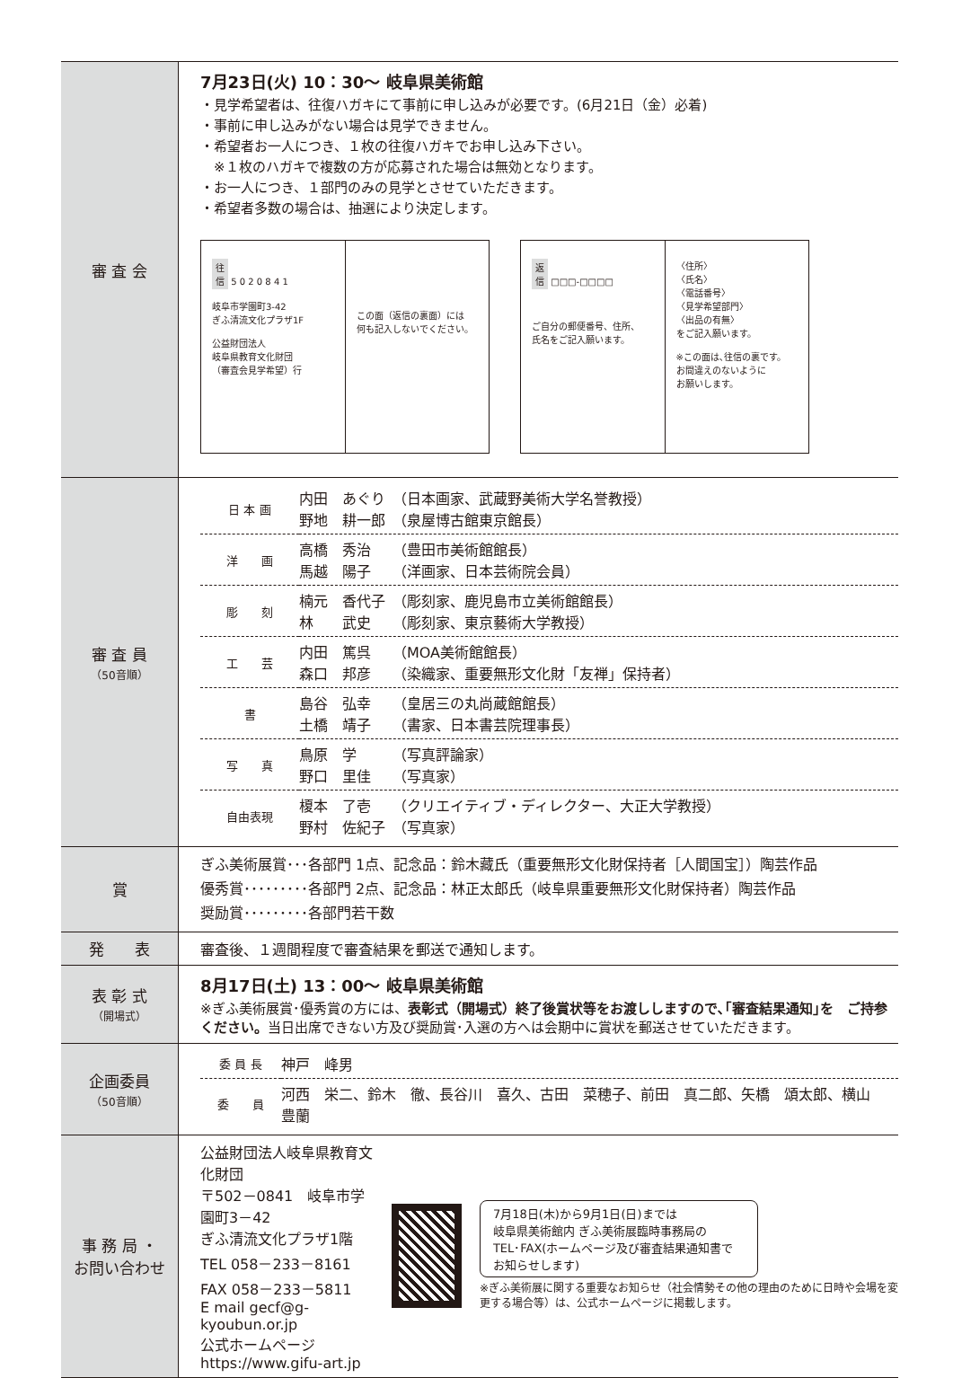| 審 査 会 | 7月23日(火) 10：30〜 岐阜県美術館 ・見学希望者は、往復ハガキにて事前に申し込みが必要です。(6月21日（金）必着) ・事前に申し込みがない場合は見学できません。 ・希望者お一人につき、１枚の往復ハガキでお申し込み下さい。 ※１枚のハガキで複数の方が応募された場合は無効となります。 ・お一人につき、１部門のみの見学とさせていただきます。 ・希望者多数の場合は、抽選により決定します。 往 信 5 0 2 0 8 4 1 岐阜市学園町3-42 ぎふ清流文化プラザ1F 公益財団法人 岐阜県教育文化財団 （審査会見学希望）行 この面（返信の裏面）には 何も記入しないでください。 返 信 □□□-□□□□ ご自分の郵便番号、住所、 氏名をご記入願います。 〈住所〉 〈氏名〉 〈電話番号〉 〈見学希望部門〉 〈出品の有無〉 をご記入願います。 ※この面は､往信の裏です。 お間違えのないように お願いします。 |
| 審 査 員 （50音順） | / 日 本 画 / 内田 あぐり （日本画家、武蔵野美術大学名誉教授） 野地 耕一郎 （泉屋博古館東京館長） / / 洋 画 / 高橋 秀治 （豊田市美術館館長） 馬越 陽子 （洋画家、日本芸術院会員） / / 彫 刻 / 楠元 香代子 （彫刻家、鹿児島市立美術館館長） 林 武史 （彫刻家、東京藝術大学教授） / / 工 芸 / 内田 篤呉 （MOA美術館館長） 森口 邦彦 （染織家、重要無形文化財「友禅」保持者） / / 書 / 島谷 弘幸 （皇居三の丸尚蔵館館長） 土橋 靖子 （書家、日本書芸院理事長） / / 写 真 / 鳥原 学 （写真評論家） 野口 里佳 （写真家） / / 自由表現 / 榎本 了壱 （クリエイティブ・ディレクター、大正大学教授） 野村 佐紀子 （写真家） / |
| 賞 | ぎふ美術展賞･･･各部門 1点、記念品：鈴木藏氏（重要無形文化財保持者［人間国宝］）陶芸作品 優秀賞･････････各部門 2点、記念品：林正太郎氏（岐阜県重要無形文化財保持者）陶芸作品 奨励賞･････････各部門若干数 |
| 発 表 | 審査後、１週間程度で審査結果を郵送で通知します。 |
| 表 彰 式 （開場式） | 8月17日(土) 13：00〜 岐阜県美術館 ※ぎふ美術展賞･優秀賞の方には、 表彰式（開場式）終了後賞状等をお渡ししますので､｢審査結果通知｣を ご持参ください。 当日出席できない方及び奨励賞･入選の方へは会期中に賞状を郵送させていただきます。 |
| 企画委員 （50音順） | / 委 員 長 / 神戸 峰男 / / 委 員 / 河西 栄二、鈴木 徹、長谷川 喜久、古田 菜穂子、前田 真二郎、矢橋 頌太郎、横山 豊蘭 / |
| 事 務 局 ・ お問い合わせ | 公益財団法人岐阜県教育文化財団 〒502－0841 岐阜市学園町3－42 ぎふ清流文化プラザ1階 TEL 058－233－8161 FAX 058－233－5811 E mail gecf@g-kyoubun.or.jp 公式ホームページ https://www.gifu-art.jp 7月18日(木)から9月1日(日)までは 岐阜県美術館内 ぎふ美術展臨時事務局の TEL･FAX(ホームページ及び審査結果通知書でお知らせします) ※ぎふ美術展に関する重要なお知らせ（社会情勢その他の理由のために日時や会場を変更する場合等）は、公式ホームページに掲載します。 |